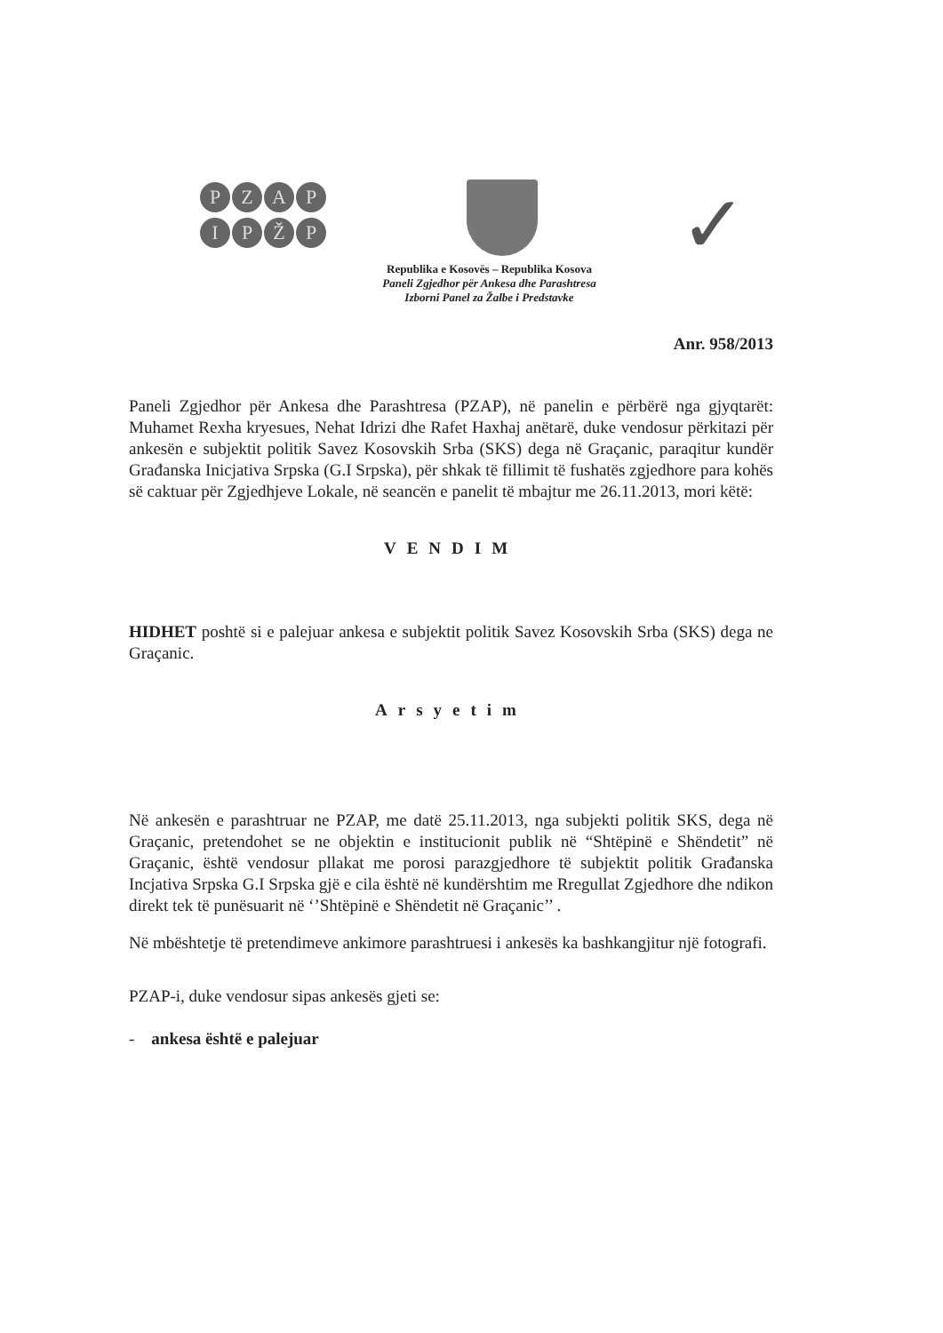PZAP
IPŽP
✓
Republika e Kosovës – Republika Kosova
Paneli Zgjedhor për Ankesa dhe Parashtresa
Izborni Panel za Žalbe i Predstavke
Anr. 958/2013
Paneli Zgjedhor për Ankesa dhe Parashtresa (PZAP), në panelin e përbërë nga gjyqtarët: Muhamet Rexha kryesues, Nehat Idrizi dhe Rafet Haxhaj anëtarë, duke vendosur përkitazi për ankesën e subjektit politik Savez Kosovskih Srba (SKS) dega në Graçanic, paraqitur kundër Građanska Inicjativa Srpska (G.I Srpska), për shkak të fillimit të fushatës zgjedhore para kohës së caktuar për Zgjedhjeve Lokale, në seancën e panelit të mbajtur me 26.11.2013, mori këtë:
VENDIM
HIDHET poshtë si e palejuar ankesa e subjektit politik Savez Kosovskih Srba (SKS) dega ne Graçanic.
Arsyetim
Në ankesën e parashtruar ne PZAP, me datë 25.11.2013, nga subjekti politik SKS, dega në Graçanic, pretendohet se ne objektin e institucionit publik në “Shtëpinë e Shëndetit” në Graçanic, është vendosur pllakat me porosi parazgjedhore të subjektit politik Građanska Incjativa Srpska G.I Srpska gjë e cila është në kundërshtim me Rregullat Zgjedhore dhe ndikon direkt tek të punësuarit në ‘’Shtëpinë e Shëndetit në Graçanic’’ .
Në mbështetje të pretendimeve ankimore parashtruesi i ankesës ka bashkangjitur një fotografi.
PZAP-i, duke vendosur sipas ankesës gjeti se:
- ankesa është e palejuar